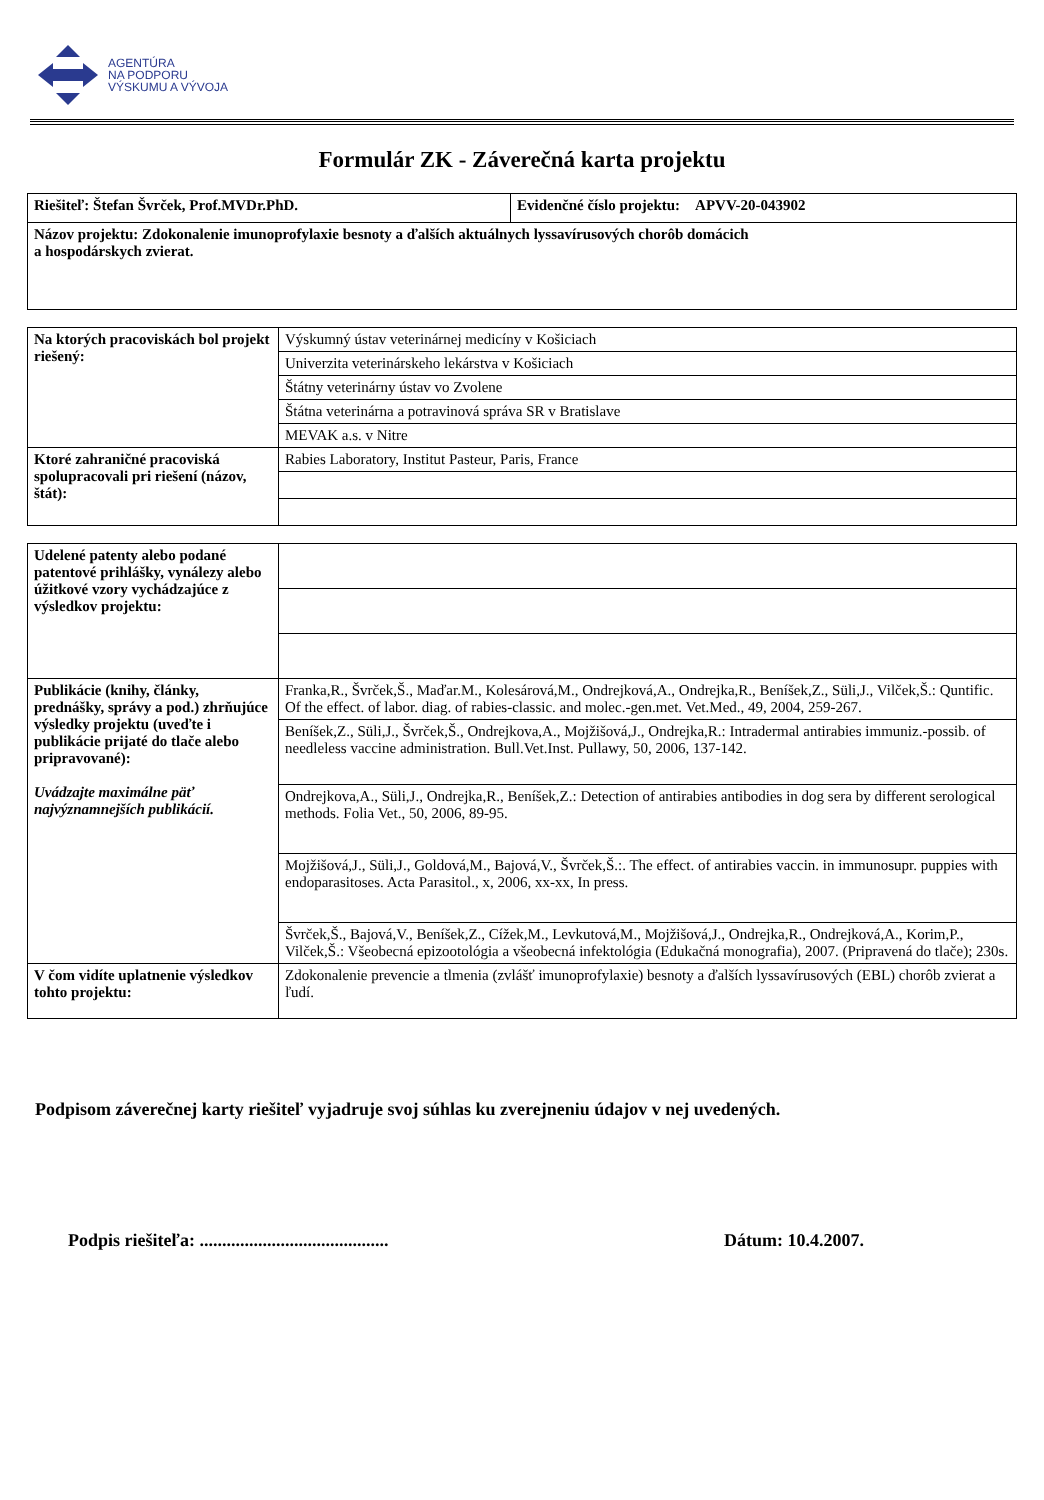AGENTÚRA
NA PODPORU
VÝSKUMU A VÝVOJA
Formulár ZK - Záverečná karta projektu
| Riešiteľ: Štefan Švrček, Prof.MVDr.PhD. | Evidenčné číslo projektu: APVV-20-043902 |
| Názov projektu: Zdokonalenie imunoprofylaxie besnoty a ďalších aktuálnych lyssavírusových chorôb domácich a hospodárskych zvierat. | |
| Na ktorých pracoviskách bol projekt riešený: | Výskumný ústav veterinárnej medicíny v Košiciach |
| | Univerzita veterinárskeho lekárstva v Košiciach |
| | Štátny veterinárny ústav vo Zvolene |
| | Štátna veterinárna a potravinová správa SR v Bratislave |
| | MEVAK a.s. v Nitre |
| Ktoré zahraničné pracoviská spolupracovali pri riešení (názov, štát): | Rabies Laboratory, Institut Pasteur, Paris, France |
| Udelené patenty alebo podané patentové prihlášky, vynálezy alebo úžitkové vzory vychádzajúce z výsledkov projektu: | |
| Publikácie (knihy, články, prednášky, správy a pod.) zhrňujúce výsledky projektu (uveďte i publikácie prijaté do tlače alebo pripravované): Uvádzajte maximálne päť najvýznamnejších publikácií. | Franka,R., Švrček,Š., Maďar.M., Kolesárová,M., Ondrejková,A., Ondrejka,R., Beníšek,Z., Süli,J., Vilček,Š.: Quntific. Of the effect. of labor. diag. of rabies-classic. and molec.-gen.met. Vet.Med., 49, 2004, 259-267. |
| | Beníšek,Z., Süli,J., Švrček,Š., Ondrejkova,A., Mojžišová,J., Ondrejka,R.: Intradermal antirabies immuniz.-possib. of needleless vaccine administration. Bull.Vet.Inst. Pullawy, 50, 2006, 137-142. |
| | Ondrejkova,A., Süli,J., Ondrejka,R., Beníšek,Z.: Detection of antirabies antibodies in dog sera by different serological methods. Folia Vet., 50, 2006, 89-95. |
| | Mojžišová,J., Süli,J., Goldová,M., Bajová,V., Švrček,Š.:. The effect. of antirabies vaccin. in immunosupr. puppies with endoparasitoses. Acta Parasitol., x, 2006, xx-xx, In press. |
| | Švrček,Š., Bajová,V., Beníšek,Z., Cížek,M., Levkutová,M., Mojžišová,J., Ondrejka,R., Ondrejková,A., Korim,P., Vilček,Š.: Všeobecná epizootológia a všeobecná infektológia (Edukačná monografia), 2007. (Pripravená do tlače); 230s. |
| V čom vidíte uplatnenie výsledkov tohto projektu: | Zdokonalenie prevencie a tlmenia (zvlášť imunoprofylaxie) besnoty a ďalších lyssavírusových (EBL) chorôb zvierat a ľudí. |
Podpisom záverečnej karty riešiteľ vyjadruje svoj súhlas ku zverejneniu údajov v nej uvedených.
Podpis riešiteľa: .......................................... Dátum: 10.4.2007.